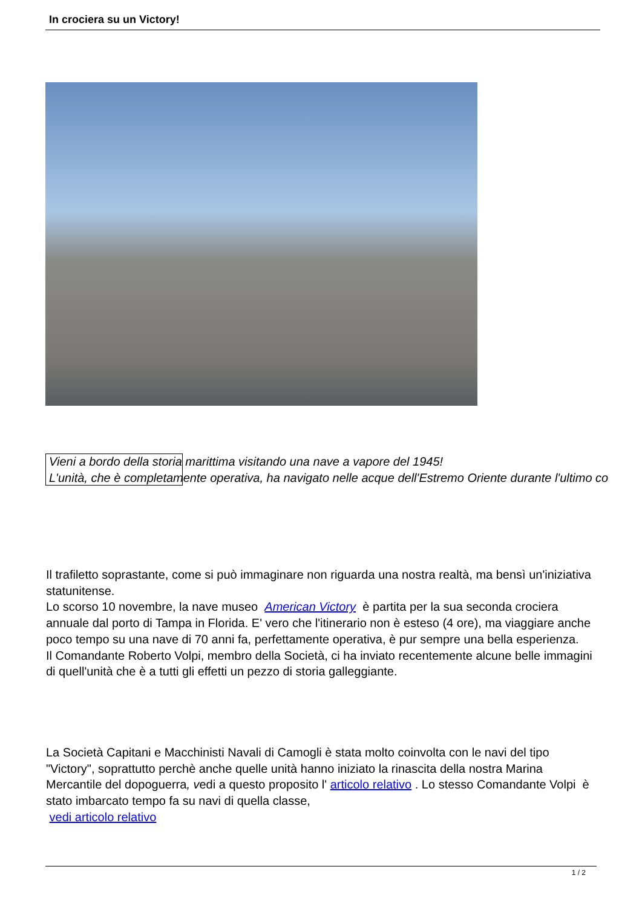In crociera su un Victory!
Vieni a bordo della storia marittima visitando una nave a vapore del 1945!
L'unità, che è completamente operativa, ha navigato nelle acque dell'Estremo Oriente durante l'ultimo co
Il trafiletto soprastante, come si può immaginare non riguarda una nostra realtà, ma bensì un'iniziativa statunitense.
Lo scorso 10 novembre, la nave museo American Victory è partita per la sua seconda crociera annuale dal porto di Tampa in Florida. E' vero che l'itinerario non è esteso (4 ore), ma viaggiare anche poco tempo su una nave di 70 anni fa, perfettamente operativa, è pur sempre una bella esperienza.
Il Comandante Roberto Volpi, membro della Società, ci ha inviato recentemente alcune belle immagini di quell'unità che è a tutti gli effetti un pezzo di storia galleggiante.
La Società Capitani e Macchinisti Navali di Camogli è stata molto coinvolta con le navi del tipo "Victory", soprattutto perchè anche quelle unità hanno iniziato la rinascita della nostra Marina Mercantile del dopoguerra, vedi a questo proposito l' articolo relativo . Lo stesso Comandante Volpi è stato imbarcato tempo fa su navi di quella classe,
vedi articolo relativo
1 / 2